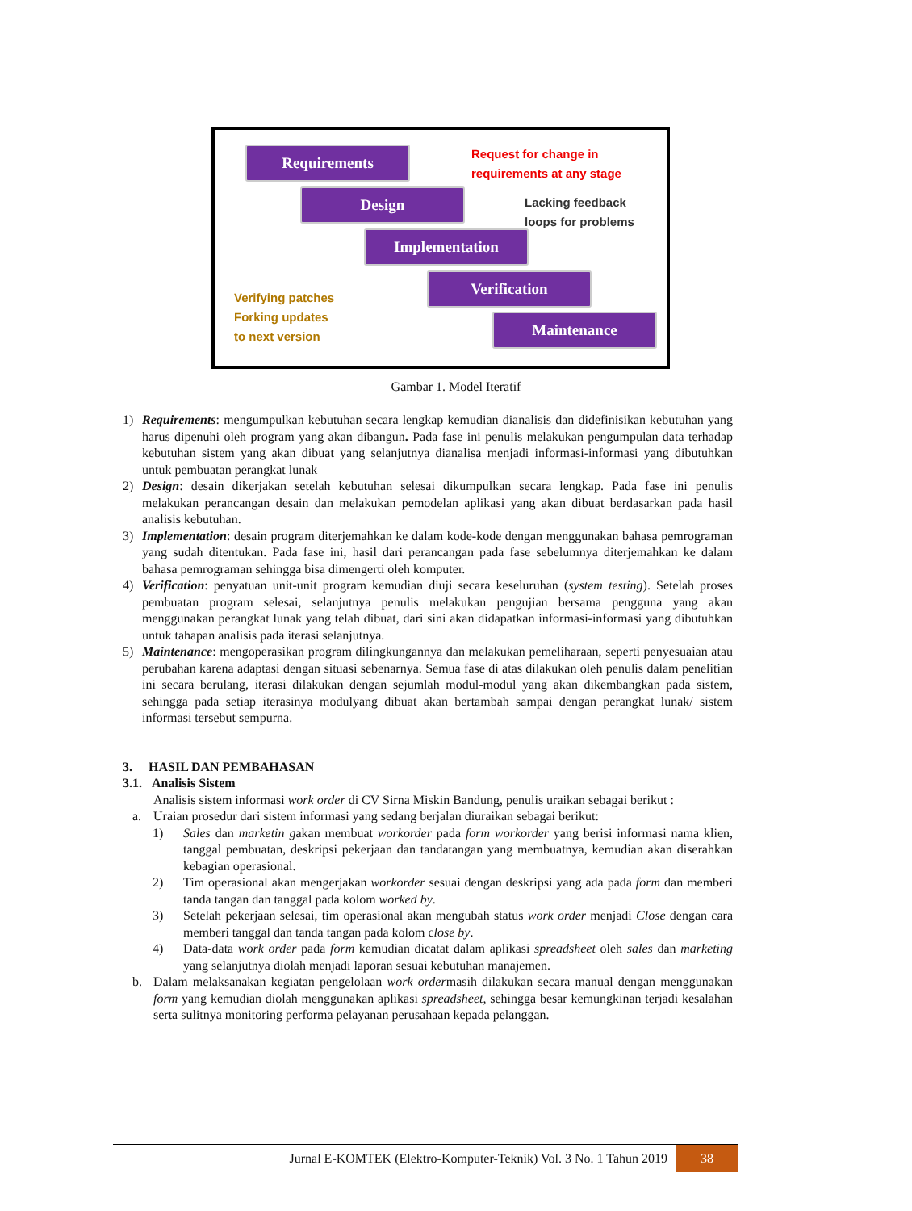Requirements
Design
Implementation
Verification
Maintenance
Request for change in
requirements at any stage
Lacking feedback
loops for problems
Verifying patches
Forking updates
to next version
Gambar 1. Model Iteratif
1) Requirements: mengumpulkan kebutuhan secara lengkap kemudian dianalisis dan didefinisikan kebutuhan yang harus dipenuhi oleh program yang akan dibangun. Pada fase ini penulis melakukan pengumpulan data terhadap kebutuhan sistem yang akan dibuat yang selanjutnya dianalisa menjadi informasi-informasi yang dibutuhkan untuk pembuatan perangkat lunak
2) Design: desain dikerjakan setelah kebutuhan selesai dikumpulkan secara lengkap. Pada fase ini penulis melakukan perancangan desain dan melakukan pemodelan aplikasi yang akan dibuat berdasarkan pada hasil analisis kebutuhan.
3) Implementation: desain program diterjemahkan ke dalam kode-kode dengan menggunakan bahasa pemrograman yang sudah ditentukan. Pada fase ini, hasil dari perancangan pada fase sebelumnya diterjemahkan ke dalam bahasa pemrograman sehingga bisa dimengerti oleh komputer.
4) Verification: penyatuan unit-unit program kemudian diuji secara keseluruhan (system testing). Setelah proses pembuatan program selesai, selanjutnya penulis melakukan pengujian bersama pengguna yang akan menggunakan perangkat lunak yang telah dibuat, dari sini akan didapatkan informasi-informasi yang dibutuhkan untuk tahapan analisis pada iterasi selanjutnya.
5) Maintenance: mengoperasikan program dilingkungannya dan melakukan pemeliharaan, seperti penyesuaian atau perubahan karena adaptasi dengan situasi sebenarnya. Semua fase di atas dilakukan oleh penulis dalam penelitian ini secara berulang, iterasi dilakukan dengan sejumlah modul-modul yang akan dikembangkan pada sistem, sehingga pada setiap iterasinya modulyang dibuat akan bertambah sampai dengan perangkat lunak/ sistem informasi tersebut sempurna.
3. HASIL DAN PEMBAHASAN
3.1. Analisis Sistem
Analisis sistem informasi work order di CV Sirna Miskin Bandung, penulis uraikan sebagai berikut :
a. Uraian prosedur dari sistem informasi yang sedang berjalan diuraikan sebagai berikut:
1) Sales dan marketin gakan membuat workorder pada form workorder yang berisi informasi nama klien, tanggal pembuatan, deskripsi pekerjaan dan tandatangan yang membuatnya, kemudian akan diserahkan kebagian operasional.
2) Tim operasional akan mengerjakan workorder sesuai dengan deskripsi yang ada pada form dan memberi tanda tangan dan tanggal pada kolom worked by.
3) Setelah pekerjaan selesai, tim operasional akan mengubah status work order menjadi Close dengan cara memberi tanggal dan tanda tangan pada kolom close by.
4) Data-data work order pada form kemudian dicatat dalam aplikasi spreadsheet oleh sales dan marketing yang selanjutnya diolah menjadi laporan sesuai kebutuhan manajemen.
b. Dalam melaksanakan kegiatan pengelolaan work ordermasih dilakukan secara manual dengan menggunakan form yang kemudian diolah menggunakan aplikasi spreadsheet, sehingga besar kemungkinan terjadi kesalahan serta sulitnya monitoring performa pelayanan perusahaan kepada pelanggan.
Jurnal E-KOMTEK (Elektro-Komputer-Teknik) Vol. 3 No. 1 Tahun 2019 38